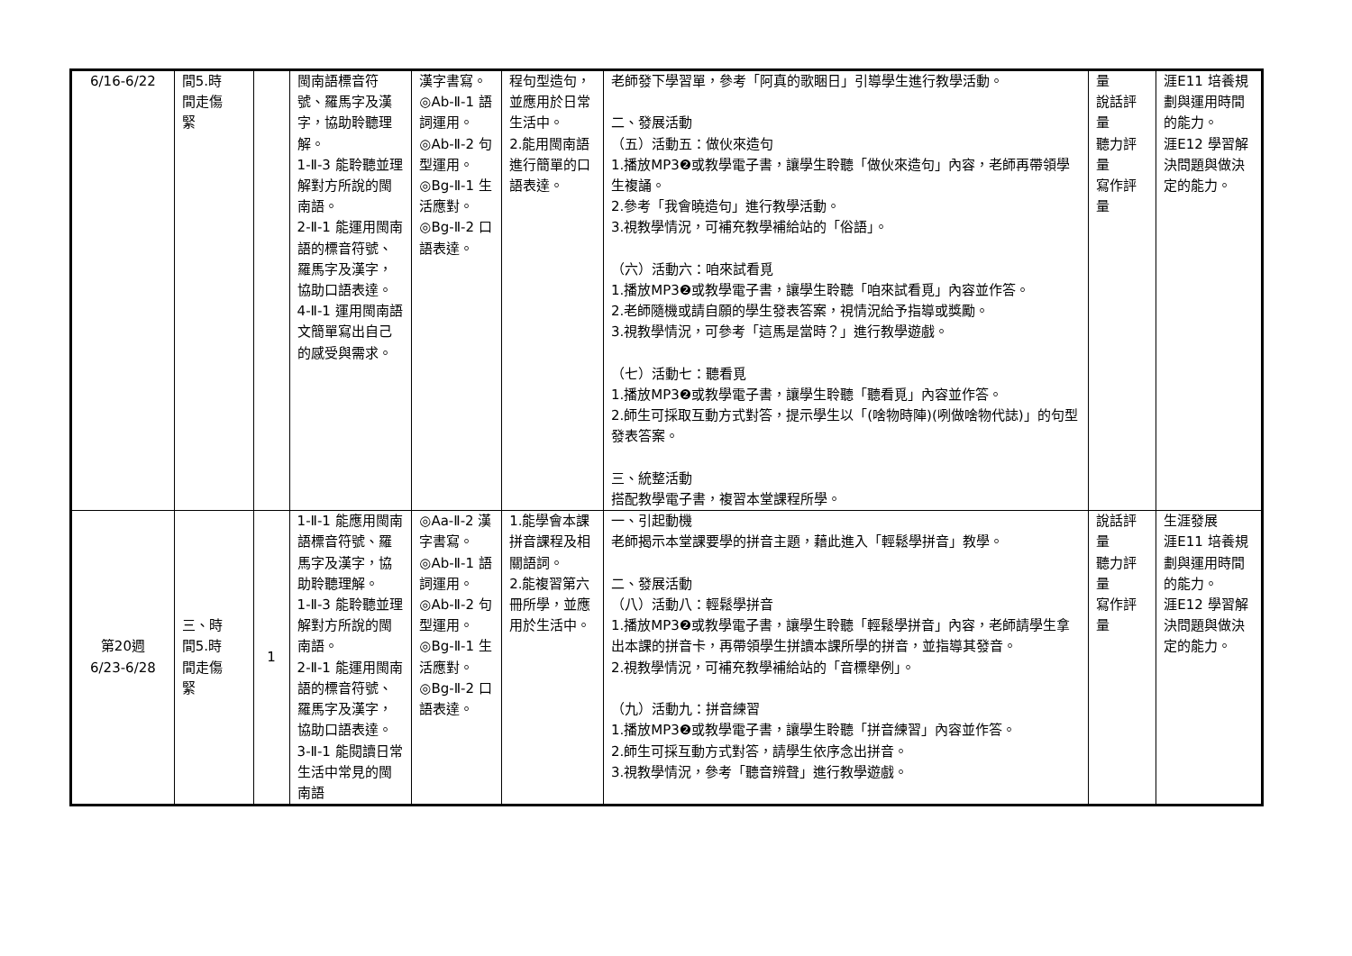| 6/16-6/22 | 間5.時 間走傷 緊 | | 閩南語標音符號、羅馬字及漢字，協助聆聽理解。 1-Ⅱ-3 能聆聽並理解對方所說的閩南語。 2-Ⅱ-1 能運用閩南語的標音符號、羅馬字及漢字，協助口語表達。 4-Ⅱ-1 運用閩南語文簡單寫出自己的感受與需求。 | 漢字書寫。 ◎Ab-Ⅱ-1 語詞運用。 ◎Ab-Ⅱ-2 句型運用。 ◎Bg-Ⅱ-1 生活應對。 ◎Bg-Ⅱ-2 口語表達。 | 程句型造句，並應用於日常生活中。 2.能用閩南語進行簡單的口語表達。 | 老師發下學習單，參考「阿真的歌睏日」引導學生進行教學活動。 二、發展活動 （五）活動五：做伙來造句 1.播放MP3❷或教學電子書，讓學生聆聽「做伙來造句」內容，老師再帶領學生複誦。 2.參考「我會曉造句」進行教學活動。 3.視教學情況，可補充教學補給站的「俗語」。 （六）活動六：咱來試看覓 1.播放MP3❷或教學電子書，讓學生聆聽「咱來試看覓」內容並作答。 2.老師隨機或請自願的學生發表答案，視情況給予指導或獎勵。 3.視教學情況，可參考「這馬是當時？」進行教學遊戲。 （七）活動七：聽看覓 1.播放MP3❷或教學電子書，讓學生聆聽「聽看覓」內容並作答。 2.師生可採取互動方式對答，提示學生以「(啥物時陣)(咧做啥物代誌)」的句型發表答案。 三、統整活動 搭配教學電子書，複習本堂課程所學。 | 量 說話評量 聽力評量 寫作評量 | 涯E11 培養規劃與運用時間的能力。 涯E12 學習解決問題與做決定的能力。 |
| 第20週 6/23-6/28 | 三、時 間5.時 間走傷 緊 | 1 | 1-Ⅱ-1 能應用閩南語標音符號、羅馬字及漢字，協助聆聽理解。 1-Ⅱ-3 能聆聽並理解對方所說的閩南語。 2-Ⅱ-1 能運用閩南語的標音符號、羅馬字及漢字，協助口語表達。 3-Ⅱ-1 能閱讀日常生活中常見的閩南語 | ◎Aa-Ⅱ-2 漢字書寫。 ◎Ab-Ⅱ-1 語詞運用。 ◎Ab-Ⅱ-2 句型運用。 ◎Bg-Ⅱ-1 生活應對。 ◎Bg-Ⅱ-2 口語表達。 | 1.能學會本課拼音課程及相關語詞。 2.能複習第六冊所學，並應用於生活中。 | 一、引起動機 老師揭示本堂課要學的拼音主題，藉此進入「輕鬆學拼音」教學。 二、發展活動 （八）活動八：輕鬆學拼音 1.播放MP3❷或教學電子書，讓學生聆聽「輕鬆學拼音」內容，老師請學生拿出本課的拼音卡，再帶領學生拼讀本課所學的拼音，並指導其發音。 2.視教學情況，可補充教學補給站的「音標舉例」。 （九）活動九：拼音練習 1.播放MP3❷或教學電子書，讓學生聆聽「拼音練習」內容並作答。 2.師生可採互動方式對答，請學生依序念出拼音。 3.視教學情況，參考「聽音辨聲」進行教學遊戲。 | 說話評量 聽力評量 寫作評量 | 生涯發展 涯E11 培養規劃與運用時間的能力。 涯E12 學習解決問題與做決定的能力。 |